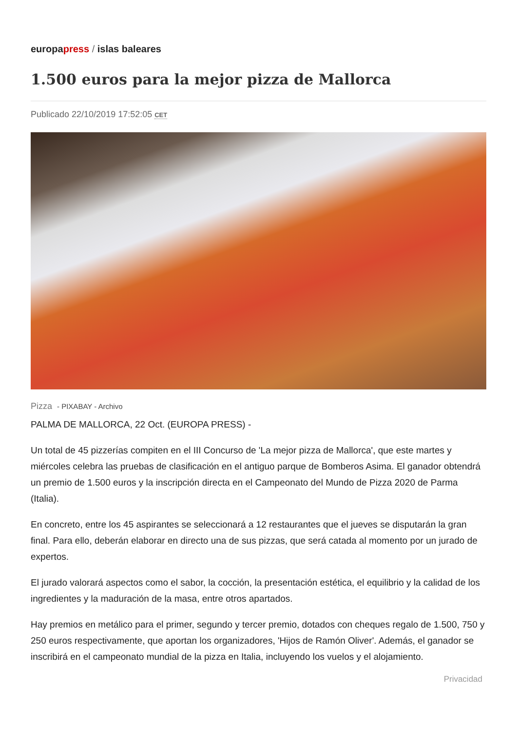europapress / islas baleares
1.500 euros para la mejor pizza de Mallorca
Publicado 22/10/2019 17:52:05 CET
Pizza - PIXABAY - Archivo
PALMA DE MALLORCA, 22 Oct. (EUROPA PRESS) -
Un total de 45 pizzerías compiten en el III Concurso de 'La mejor pizza de Mallorca', que este martes y miércoles celebra las pruebas de clasificación en el antiguo parque de Bomberos Asima. El ganador obtendrá un premio de 1.500 euros y la inscripción directa en el Campeonato del Mundo de Pizza 2020 de Parma (Italia).
En concreto, entre los 45 aspirantes se seleccionará a 12 restaurantes que el jueves se disputarán la gran final. Para ello, deberán elaborar en directo una de sus pizzas, que será catada al momento por un jurado de expertos.
El jurado valorará aspectos como el sabor, la cocción, la presentación estética, el equilibrio y la calidad de los ingredientes y la maduración de la masa, entre otros apartados.
Hay premios en metálico para el primer, segundo y tercer premio, dotados con cheques regalo de 1.500, 750 y 250 euros respectivamente, que aportan los organizadores, 'Hijos de Ramón Oliver'. Además, el ganador se inscribirá en el campeonato mundial de la pizza en Italia, incluyendo los vuelos y el alojamiento.
Privacidad